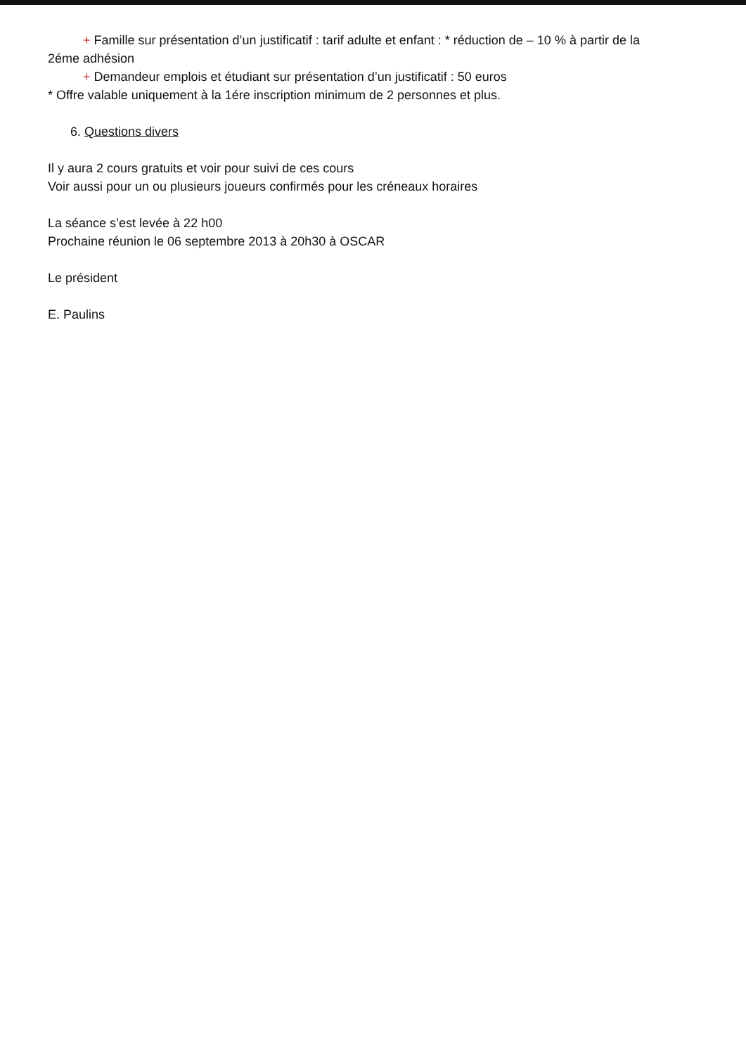+ Famille sur présentation d’un justificatif : tarif adulte et enfant : * réduction de – 10 % à partir de la
2éme adhésion
+ Demandeur emplois et étudiant sur présentation d’un justificatif : 50 euros
* Offre valable uniquement à la 1ére inscription minimum de 2 personnes et plus.
6. Questions divers
Il y aura 2 cours gratuits et voir pour suivi de ces cours
Voir aussi pour un ou plusieurs joueurs confirmés pour les créneaux horaires
La séance s’est levée à 22 h00
Prochaine réunion le 06 septembre 2013 à 20h30 à OSCAR
Le président
E. Paulins